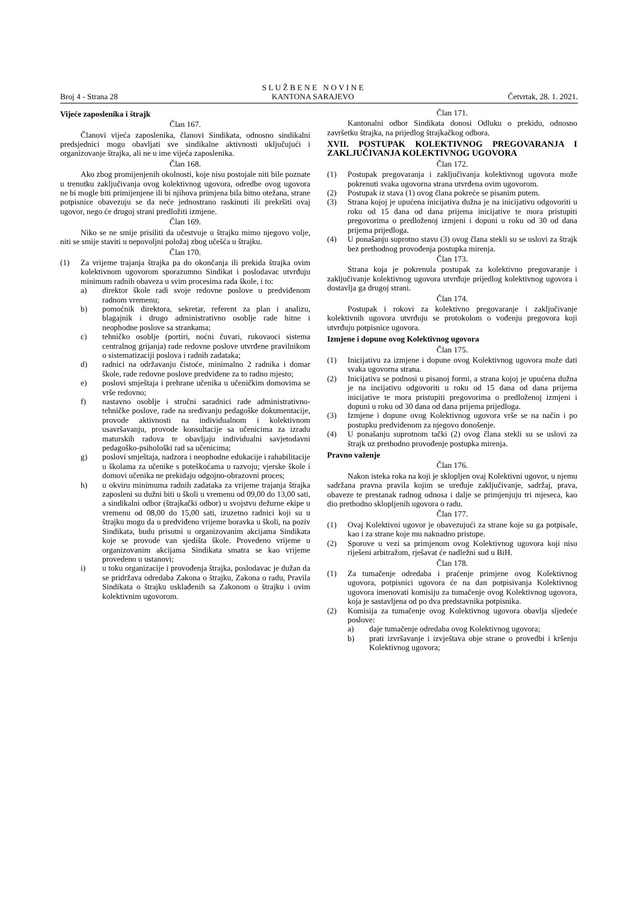Broj 4 - Strana 28
S L U Ž B E N E N O V I N E
KANTONA SARAJEVO
Četvrtak, 28. 1. 2021.
Vijeće zaposlenika i štrajk
Član 167.
Članovi vijeća zaposlenika, članovi Sindikata, odnosno sindikalni predsjednici mogu obavljati sve sindikalne aktivnosti uključujući i organizovanje štrajka, ali ne u ime vijeća zaposlenika.
Član 168.
Ako zbog promijenjenih okolnosti, koje nisu postojale niti bile poznate u trenutku zaključivanja ovog kolektivnog ugovora, odredbe ovog ugovora ne bi mogle biti primijenjene ili bi njihova primjena bila bitno otežana, strane potpisnice obavezuju se da neće jednostrano raskinuti ili prekršiti ovaj ugovor, nego će drugoj strani predložiti izmjene.
Član 169.
Niko se ne smije prisiliti da učestvuje u štrajku mimo njegovo volje, niti se smije staviti u nepovoljni položaj zbog učešća u štrajku.
Član 170.
(1) Za vrijeme trajanja štrajka pa do okončanja ili prekida štrajka ovim kolektivnom ugovorom sporazumno Sindikat i poslodavac utvrđuju minimum radnih obaveza u svim procesima rada škole, i to:
a) direktor škole radi svoje redovne poslove u predviđenom radnom vremenu;
b) pomoćnik direktora, sekretar, referent za plan i analizu, blagajnik i drugo administrativno osoblje rade hitne i neophodne poslove sa strankama;
c) tehničko osoblje (portiri, noćni čuvari, rukovaoci sistema centralnog grijanja) rade redovne poslove utvrđene pravilnikom o sistematizaciji poslova i radnih zadataka;
d) radnici na održavanju čistoće, minimalno 2 radnika i domar škole, rade redovne poslove predviđene za to radno mjesto;
e) poslovi smještaja i prehrane učenika u učeničkim domovima se vrše redovno;
f) nastavno osoblje i stručni saradnici rade administrativno-tehničke poslove, rade na sređivanju pedagoške dokumentacije, provode aktivnosti na individualnom i kolektivnom usavršavanju, provode konsultacije sa učenicima za izradu maturskih radova te obavljaju individualni savjetodavni pedagoško-psihološki rad sa učenicima;
g) poslovi smještaja, nadzora i neophodne edukacije i rahabilitacije u školama za učenike s poteškoćama u razvoju; vjerske škole i domovi učenika ne prekidaju odgojno-obrazovni proces;
h) u okviru minimuma radnih zadataka za vrijeme trajanja štrajka zaposleni su dužni biti u školi u vremenu od 09,00 do 13,00 sati, a sindikalni odbor (štrajkački odbor) u svojstvu dežurne ekipe u vremenu od 08,00 do 15,00 sati, izuzetno radnici koji su u štrajku mogu da u predviđeno vrijeme boravka u školi, na poziv Sindikata, budu prisutni u organizovanim akcijama Sindikata koje se provode van sjedišta škole. Provedeno vrijeme u organizovanim akcijama Sindikata smatra se kao vrijeme provedeno u ustanovi;
i) u toku organizacije i provođenja štrajka, poslodavac je dužan da se pridržava odredaba Zakona o štrajku, Zakona o radu, Pravila Sindikata o štrajku usklađenih sa Zakonom o štrajku i ovim kolektivnim ugovorom.
Član 171.
Kantonalni odbor Sindikata donosi Odluku o prekidu, odnosno završetku štrajka, na prijedlog štrajkačkog odbora.
XVII. POSTUPAK KOLEKTIVNOG PREGOVARANJA I ZAKLJUČIVANJA KOLEKTIVNOG UGOVORA
Član 172.
(1) Postupak pregovaranja i zaključivanja kolektivnog ugovora može pokrenuti svaka ugovorna strana utvrđena ovim ugovorom.
(2) Postupak iz stava (1) ovog člana pokreće se pisanim putem.
(3) Strana kojoj je upućena inicijativa dužna je na inicijativu odgovoriti u roku od 15 dana od dana prijema inicijative te mora pristupiti pregovorima o predloženoj izmjeni i dopuni u roku od 30 od dana prijema prijedloga.
(4) U ponašanju suprotno stavu (3) ovog člana stekli su se uslovi za štrajk bez prethodnog provođenja postupka mirenja.
Član 173.
Strana koja je pokrenula postupak za kolektivno pregovaranje i zaključivanje kolektivnog ugovora utvrđuje prijedlog kolektivnog ugovora i dostavlja ga drugoj strani.
Član 174.
Postupak i rokovi za kolektivno pregovaranje i zaključivanje kolektivnih ugovora utvrđuju se protokolom o vođenju pregovora koji utvrđuju potpisnice ugovora.
Izmjene i dopune ovog Kolektivnog ugovora
Član 175.
(1) Inicijativu za izmjene i dopune ovog Kolektivnog ugovora može dati svaka ugovorna strana.
(2) Inicijativa se podnosi u pisanoj formi, a strana kojoj je upućena dužna je na incijativu odgovoriti u roku od 15 dana od dana prijema inicijative te mora pristupiti pregovorima o predloženoj izmjeni i dopuni u roku od 30 dana od dana prijema prijedloga.
(3) Izmjene i dopune ovog Kolektivnog ugovora vrše se na način i po postupku predviđenom za njegovo donošenje.
(4) U ponašanju suprotnom tački (2) ovog člana stekli su se uslovi za štrajk uz prethodno provođenje postupka mirenja.
Pravno važenje
Član 176.
Nakon isteka roka na koji je sklopljen ovaj Kolektivni ugovor, u njemu sadržana pravna pravila kojim se uređuje zaključivanje, sadržaj, prava, obaveze te prestanak radnog odnosa i dalje se primjenjuju tri mjeseca, kao dio prethodno sklopljenih ugovora o radu.
Član 177.
(1) Ovaj Kolektivni ugovor je obavezujući za strane koje su ga potpisale, kao i za strane koje mu naknadno pristupe.
(2) Sporove u vezi sa primjenom ovog Kolektivnog ugovora koji nisu riješeni arbitražom, rješavat će nadležni sud u BiH.
Član 178.
(1) Za tumačenje odredaba i praćenje primjene ovog Kolektivnog ugovora, potpisnici ugovora će na dan potpisivanja Kolektivnog ugovora imenovati komisiju za tumačenje ovog Kolektivnog ugovora, koja je sastavljena od po dva predstavnika potpisnika.
(2) Komisija za tumačenje ovog Kolektivnog ugovora obavlja sljedeće poslove:
a) daje tumačenje odredaba ovog Kolektivnog ugovora;
b) prati izvršavanje i izvještava obje strane o provedbi i kršenju Kolektivnog ugovora;